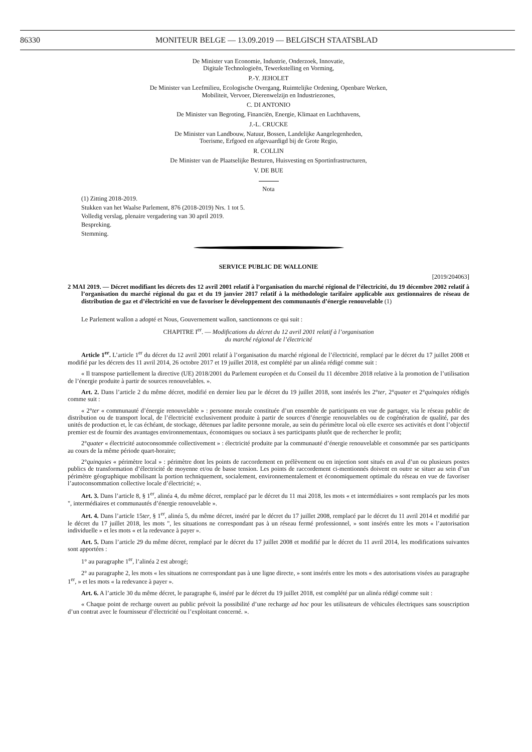86330 MONITEUR BELGE — 13.09.2019 — BELGISCH STAATSBLAD
De Minister van Economie, Industrie, Onderzoek, Innovatie,
Digitale Technologieën, Tewerkstelling en Vorming,
P.-Y. JEHOLET
De Minister van Leefmilieu, Ecologische Overgang, Ruimtelijke Ordening, Openbare Werken,
Mobiliteit, Vervoer, Dierenwelzijn en Industriezones,
C. DI ANTONIO
De Minister van Begroting, Financiën, Energie, Klimaat en Luchthavens,
J.-L. CRUCKE
De Minister van Landbouw, Natuur, Bossen, Landelijke Aangelegenheden,
Toerisme, Erfgoed en afgevaardigd bij de Grote Regio,
R. COLLIN
De Minister van de Plaatselijke Besturen, Huisvesting en Sportinfrastructuren,
V. DE BUE
Nota
(1) Zitting 2018-2019.
Stukken van het Waalse Parlement, 876 (2018-2019) Nrs. 1 tot 5.
Volledig verslag, plenaire vergadering van 30 april 2019.
Bespreking.
Stemming.
SERVICE PUBLIC DE WALLONIE
[2019/204063]
2 MAI 2019. — Décret modifiant les décrets des 12 avril 2001 relatif à l’organisation du marché régional de l’électricité, du 19 décembre 2002 relatif à l’organisation du marché régional du gaz et du 19 janvier 2017 relatif à la méthodologie tarifaire applicable aux gestionnaires de réseau de distribution de gaz et d’électricité en vue de favoriser le développement des communautés d’énergie renouvelable (1)
Le Parlement wallon a adopté et Nous, Gouvernement wallon, sanctionnons ce qui suit :
CHAPITRE I<sup>er</sup>. — Modifications du décret du 12 avril 2001 relatif à l’organisation
du marché régional de l’électricité
Article 1<sup>er</sup>. L’article 1<sup>er</sup> du décret du 12 avril 2001 relatif à l’organisation du marché régional de l’électricité, remplacé par le décret du 17 juillet 2008 et modifié par les décrets des 11 avril 2014, 26 octobre 2017 et 19 juillet 2018, est complété par un alinéa rédigé comme suit :
« Il transpose partiellement la directive (UE) 2018/2001 du Parlement européen et du Conseil du 11 décembre 2018 relative à la promotion de l’utilisation de l’énergie produite à partir de sources renouvelables. ».
Art. 2. Dans l’article 2 du même décret, modifié en dernier lieu par le décret du 19 juillet 2018, sont insérés les 2°ter, 2°quater et 2°quinquies rédigés comme suit :
« 2°ter « communauté d’énergie renouvelable » : personne morale constituée d’un ensemble de participants en vue de partager, via le réseau public de distribution ou de transport local, de l’électricité exclusivement produite à partir de sources d’énergie renouvelables ou de cogénération de qualité, par des unités de production et, le cas échéant, de stockage, détenues par ladite personne morale, au sein du périmètre local où elle exerce ses activités et dont l’objectif premier est de fournir des avantages environnementaux, économiques ou sociaux à ses participants plutôt que de rechercher le profit;
2°quater « électricité autoconsommée collectivement » : électricité produite par la communauté d’énergie renouvelable et consommée par ses participants au cours de la même période quart-horaire;
2°quinquies « périmètre local » : périmètre dont les points de raccordement en prélèvement ou en injection sont situés en aval d’un ou plusieurs postes publics de transformation d’électricité de moyenne et/ou de basse tension. Les points de raccordement ci-mentionnés doivent en outre se situer au sein d’un périmètre géographique mobilisant la portion techniquement, socialement, environnementalement et économiquement optimale du réseau en vue de favoriser l’autoconsommation collective locale d’électricité; ».
Art. 3. Dans l’article 8, § 1<sup>er</sup>, alinéa 4, du même décret, remplacé par le décret du 11 mai 2018, les mots « et intermédiaires » sont remplacés par les mots ", intermédiaires et communautés d’énergie renouvelable ».
Art. 4. Dans l’article 15ter, § 1<sup>er</sup>, alinéa 5, du même décret, inséré par le décret du 17 juillet 2008, remplacé par le décret du 11 avril 2014 et modifié par le décret du 17 juillet 2018, les mots ", les situations ne correspondant pas à un réseau fermé professionnel, » sont insérés entre les mots « l’autorisation individuelle » et les mots « et la redevance à payer ».
Art. 5. Dans l’article 29 du même décret, remplacé par le décret du 17 juillet 2008 et modifié par le décret du 11 avril 2014, les modifications suivantes sont apportées :
1° au paragraphe 1<sup>er</sup>, l’alinéa 2 est abrogé;
2° au paragraphe 2, les mots « les situations ne correspondant pas à une ligne directe, » sont insérés entre les mots « des autorisations visées au paragraphe 1<sup>er</sup>, » et les mots « la redevance à payer ».
Art. 6. A l’article 30 du même décret, le paragraphe 6, inséré par le décret du 19 juillet 2018, est complété par un alinéa rédigé comme suit :
« Chaque point de recharge ouvert au public prévoit la possibilité d’une recharge ad hoc pour les utilisateurs de véhicules électriques sans souscription d’un contrat avec le fournisseur d’électricité ou l’exploitant concerné. ».